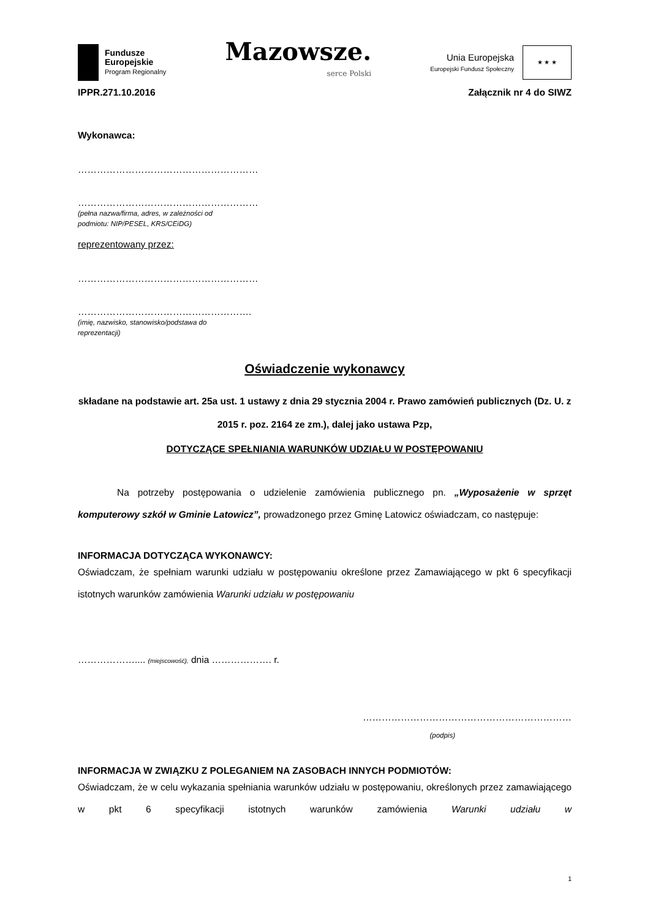Fundusze
Europejskie
Program Regionalny
Mazowsze.
serce Polski
Unia Europejska
Europejski Fundusz Społeczny
★ ★ ★
IPPR.271.10.2016 Załącznik nr 4 do SIWZ
Wykonawca:
…………………………………………………
…………………………………………………
(pełna nazwa/firma, adres, w zależności od
podmiotu: NIP/PESEL, KRS/CEiDG)
reprezentowany przez:
…………………………………………………
……………………………………………….
(imię, nazwisko, stanowisko/podstawa do
reprezentacji)
Oświadczenie wykonawcy
składane na podstawie art. 25a ust. 1 ustawy z dnia 29 stycznia 2004 r. Prawo zamówień publicznych (Dz. U. z 2015 r. poz. 2164 ze zm.), dalej jako ustawa Pzp,
DOTYCZĄCE SPEŁNIANIA WARUNKÓW UDZIAŁU W POSTĘPOWANIU
Na potrzeby postępowania o udzielenie zamówienia publicznego pn. „Wyposażenie w sprzęt komputerowy szkół w Gminie Latowicz”, prowadzonego przez Gminę Latowicz oświadczam, co następuje:
INFORMACJA DOTYCZĄCA WYKONAWCY:
Oświadczam, że spełniam warunki udziału w postępowaniu określone przez Zamawiającego w pkt 6 specyfikacji istotnych warunków zamówienia Warunki udziału w postępowaniu
……………….... (miejscowość), dnia ………………. r.
…………………………………………………………
(podpis)
INFORMACJA W ZWIĄZKU Z POLEGANIEM NA ZASOBACH INNYCH PODMIOTÓW:
Oświadczam, że w celu wykazania spełniania warunków udziału w postępowaniu, określonych przez zamawiającego w pkt 6 specyfikacji istotnych warunków zamówienia Warunki udziału w
1